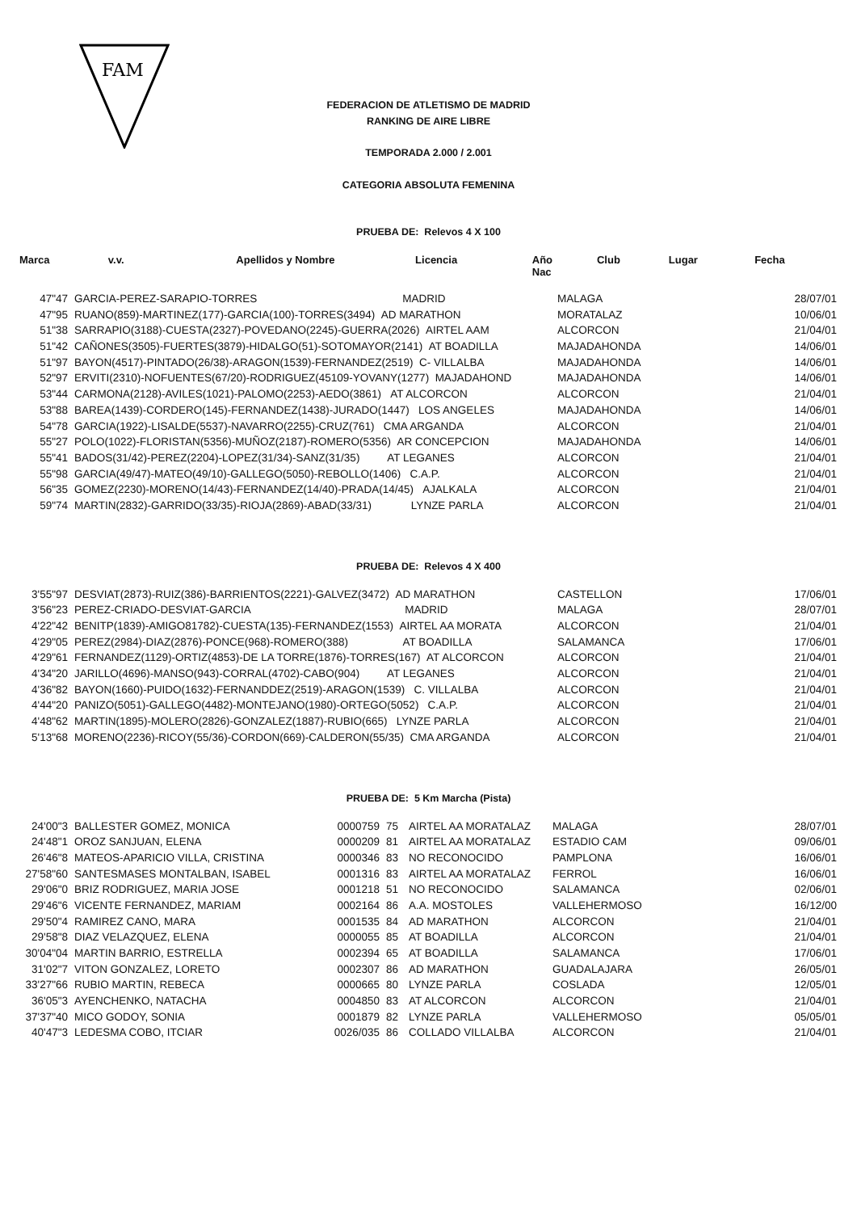FAM
FEDERACION DE ATLETISMO DE MADRID
RANKING DE AIRE LIBRE
TEMPORADA 2.000 / 2.001
CATEGORIA ABSOLUTA FEMENINA
PRUEBA DE: Relevos 4 X 100
| Marca | v.v. | Apellidos y Nombre | Licencia | Año Nac | Club | Lugar | Fecha |
| --- | --- | --- | --- | --- | --- | --- | --- |
| 47"47 | GARCIA-PEREZ-SARAPIO-TORRES MADRID | MALAGA | 28/07/01 |
| 47"95 | RUANO(859)-MARTINEZ(177)-GARCIA(100)-TORRES(3494) AD MARATHON | MORATALAZ | 10/06/01 |
| 51"38 | SARRAPIO(3188)-CUESTA(2327)-POVEDANO(2245)-GUERRA(2026) AIRTEL AAM | ALCORCON | 21/04/01 |
| 51"42 | CAÑONES(3505)-FUERTES(3879)-HIDALGO(51)-SOTOMAYOR(2141) AT BOADILLA | MAJADAHONDA | 14/06/01 |
| 51"97 | BAYON(4517)-PINTADO(26/38)-ARAGON(1539)-FERNANDEZ(2519) C- VILLALBA | MAJADAHONDA | 14/06/01 |
| 52"97 | ERVITI(2310)-NOFUENTES(67/20)-RODRIGUEZ(45109-YOVANY(1277) MAJADAHOND | MAJADAHONDA | 14/06/01 |
| 53"44 | CARMONA(2128)-AVILES(1021)-PALOMO(2253)-AEDO(3861) AT ALCORCON | ALCORCON | 21/04/01 |
| 53"88 | BAREA(1439)-CORDERO(145)-FERNANDEZ(1438)-JURADO(1447) LOS ANGELES | MAJADAHONDA | 14/06/01 |
| 54"78 | GARCIA(1922)-LISALDE(5537)-NAVARRO(2255)-CRUZ(761) CMA ARGANDA | ALCORCON | 21/04/01 |
| 55"27 | POLO(1022)-FLORISTAN(5356)-MUÑOZ(2187)-ROMERO(5356) AR CONCEPCION | MAJADAHONDA | 14/06/01 |
| 55"41 | BADOS(31/42)-PEREZ(2204)-LOPEZ(31/34)-SANZ(31/35) AT LEGANES | ALCORCON | 21/04/01 |
| 55"98 | GARCIA(49/47)-MATEO(49/10)-GALLEGO(5050)-REBOLLO(1406) C.A.P. | ALCORCON | 21/04/01 |
| 56"35 | GOMEZ(2230)-MORENO(14/43)-FERNANDEZ(14/40)-PRADA(14/45) AJALKALA | ALCORCON | 21/04/01 |
| 59"74 | MARTIN(2832)-GARRIDO(33/35)-RIOJA(2869)-ABAD(33/31) LYNZE PARLA | ALCORCON | 21/04/01 |
PRUEBA DE: Relevos 4 X 400
| 3'55"97 | DESVIAT(2873)-RUIZ(386)-BARRIENTOS(2221)-GALVEZ(3472) AD MARATHON | CASTELLON | 17/06/01 |
| 3'56"23 | PEREZ-CRIADO-DESVIAT-GARCIA MADRID | MALAGA | 28/07/01 |
| 4'22"42 | BENITP(1839)-AMIGO81782)-CUESTA(135)-FERNANDEZ(1553) AIRTEL AA MORATA | ALCORCON | 21/04/01 |
| 4'29"05 | PEREZ(2984)-DIAZ(2876)-PONCE(968)-ROMERO(388) AT BOADILLA | SALAMANCA | 17/06/01 |
| 4'29"61 | FERNANDEZ(1129)-ORTIZ(4853)-DE LA TORRE(1876)-TORRES(167) AT ALCORCON | ALCORCON | 21/04/01 |
| 4'34"20 | JARILLO(4696)-MANSO(943)-CORRAL(4702)-CABO(904) AT LEGANES | ALCORCON | 21/04/01 |
| 4'36"82 | BAYON(1660)-PUIDO(1632)-FERNANDDEZ(2519)-ARAGON(1539) C. VILLALBA | ALCORCON | 21/04/01 |
| 4'44"20 | PANIZO(5051)-GALLEGO(4482)-MONTEJANO(1980)-ORTEGO(5052) C.A.P. | ALCORCON | 21/04/01 |
| 4'48"62 | MARTIN(1895)-MOLERO(2826)-GONZALEZ(1887)-RUBIO(665) LYNZE PARLA | ALCORCON | 21/04/01 |
| 5'13"68 | MORENO(2236)-RICOY(55/36)-CORDON(669)-CALDERON(55/35) CMA ARGANDA | ALCORCON | 21/04/01 |
PRUEBA DE: 5 Km Marcha (Pista)
| 24'00"3 | BALLESTER GOMEZ, MONICA | 0000759 | 75 | AIRTEL AA MORATALAZ | MALAGA | 28/07/01 |
| 24'48"1 | OROZ SANJUAN, ELENA | 0000209 | 81 | AIRTEL AA MORATALAZ | ESTADIO CAM | 09/06/01 |
| 26'46"8 | MATEOS-APARICIO VILLA, CRISTINA | 0000346 | 83 | NO RECONOCIDO | PAMPLONA | 16/06/01 |
| 27'58"60 | SANTESMASES MONTALBAN, ISABEL | 0001316 | 83 | AIRTEL AA MORATALAZ | FERROL | 16/06/01 |
| 29'06"0 | BRIZ RODRIGUEZ, MARIA JOSE | 0001218 | 51 | NO RECONOCIDO | SALAMANCA | 02/06/01 |
| 29'46"6 | VICENTE FERNANDEZ, MARIAM | 0002164 | 86 | A.A. MOSTOLES | VALLEHERMOSO | 16/12/00 |
| 29'50"4 | RAMIREZ CANO, MARA | 0001535 | 84 | AD MARATHON | ALCORCON | 21/04/01 |
| 29'58"8 | DIAZ VELAZQUEZ, ELENA | 0000055 | 85 | AT BOADILLA | ALCORCON | 21/04/01 |
| 30'04"04 | MARTIN BARRIO, ESTRELLA | 0002394 | 65 | AT BOADILLA | SALAMANCA | 17/06/01 |
| 31'02"7 | VITON GONZALEZ, LORETO | 0002307 | 86 | AD MARATHON | GUADALAJARA | 26/05/01 |
| 33'27"66 | RUBIO MARTIN, REBECA | 0000665 | 80 | LYNZE PARLA | COSLADA | 12/05/01 |
| 36'05"3 | AYENCHENKO, NATACHA | 0004850 | 83 | AT ALCORCON | ALCORCON | 21/04/01 |
| 37'37"40 | MICO GODOY, SONIA | 0001879 | 82 | LYNZE PARLA | VALLEHERMOSO | 05/05/01 |
| 40'47"3 | LEDESMA COBO, ITCIAR | 0026/035 | 86 | COLLADO VILLALBA | ALCORCON | 21/04/01 |